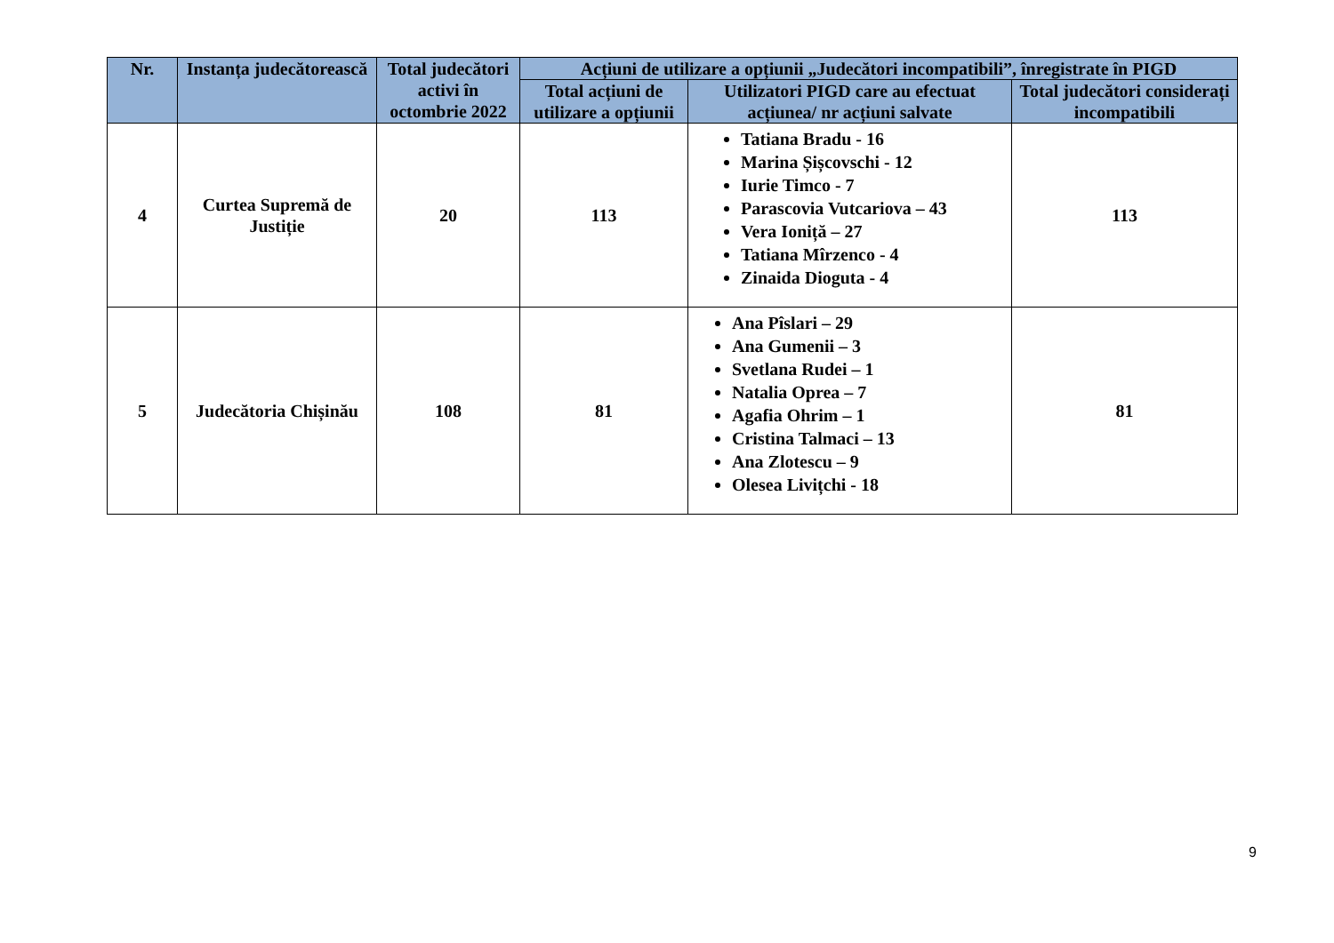| Nr. | Instanța judecătorească | Total judecători activi în octombrie 2022 | Acțiuni de utilizare a opțiunii „Judecători incompatibili”, înregistrate în PIGD | | |
| --- | --- | --- | --- | --- | --- |
| | | | Total acțiuni de utilizare a opțiunii | Utilizatori PIGD care au efectuat acțiunea/ nr acțiuni salvate | Total judecători considerați incompatibili |
| 4 | Curtea Supremă de Justiție | 20 | 113 | Tatiana Bradu - 16 Marina Șișcovschi - 12 Iurie Timco - 7 Parascovia Vutcariova – 43 Vera Ioniță – 27 Tatiana Mîrzenco - 4 Zinaida Dioguta - 4 | 113 |
| 5 | Judecătoria Chișinău | 108 | 81 | Ana Pîslari – 29 Ana Gumenii – 3 Svetlana Rudei – 1 Natalia Oprea – 7 Agafia Ohrim – 1 Cristina Talmaci – 13 Ana Zlotescu – 9 Olesea Livițchi - 18 | 81 |
9